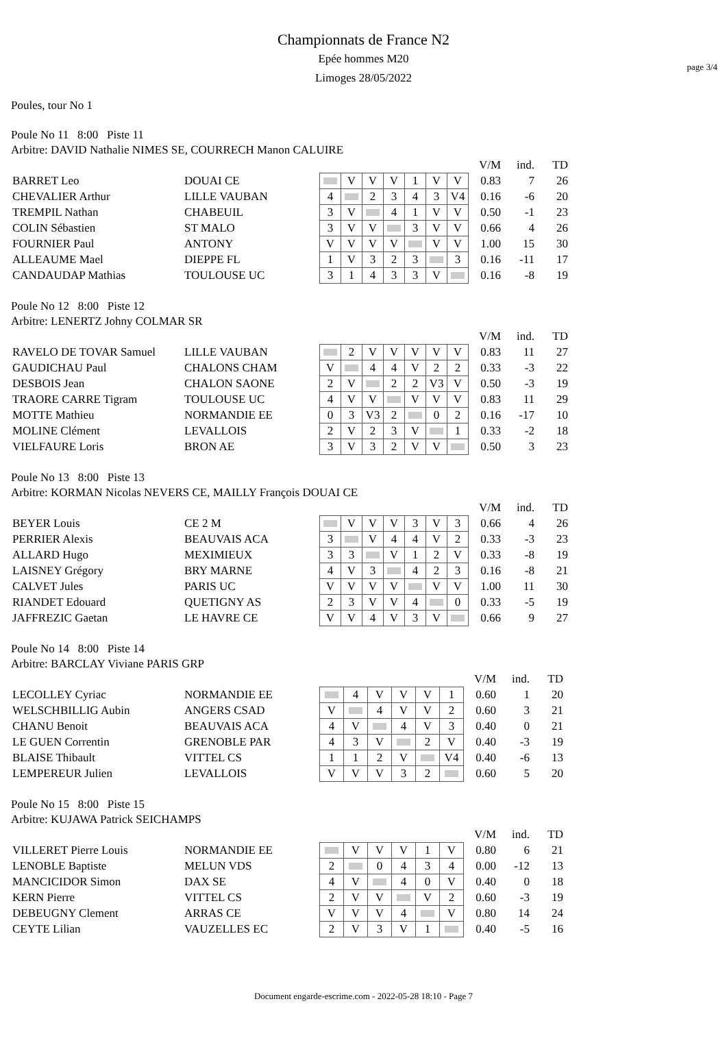page 3/4
Championnats de France N2
Epée hommes M20
Limoges 28/05/2022
Poules, tour No 1
Poule No 11 8:00 Piste 11
Arbitre: DAVID Nathalie NIMES SE, COURRECH Manon CALUIRE
| | | | | | | | | | V/M | ind. | TD |
| BARRET Leo | DOUAI CE | | V | V | V | 1 | V | V | 0.83 | 7 | 26 |
| CHEVALIER Arthur | LILLE VAUBAN | 4 | | 2 | 3 | 4 | 3 | V4 | 0.16 | -6 | 20 |
| TREMPIL Nathan | CHABEUIL | 3 | V | | 4 | 1 | V | V | 0.50 | -1 | 23 |
| COLIN Sébastien | ST MALO | 3 | V | V | | 3 | V | V | 0.66 | 4 | 26 |
| FOURNIER Paul | ANTONY | V | V | V | V | | V | V | 1.00 | 15 | 30 |
| ALLEAUME Mael | DIEPPE FL | 1 | V | 3 | 2 | 3 | | 3 | 0.16 | -11 | 17 |
| CANDAUDAP Mathias | TOULOUSE UC | 3 | 1 | 4 | 3 | 3 | V | | 0.16 | -8 | 19 |
Poule No 12 8:00 Piste 12
Arbitre: LENERTZ Johny COLMAR SR
| | | | | | | | | | V/M | ind. | TD |
| RAVELO DE TOVAR Samuel | LILLE VAUBAN | | 2 | V | V | V | V | V | 0.83 | 11 | 27 |
| GAUDICHAU Paul | CHALONS CHAM | V | | 4 | 4 | V | 2 | 2 | 0.33 | -3 | 22 |
| DESBOIS Jean | CHALON SAONE | 2 | V | | 2 | 2 | V3 | V | 0.50 | -3 | 19 |
| TRAORE CARRE Tigram | TOULOUSE UC | 4 | V | V | | V | V | V | 0.83 | 11 | 29 |
| MOTTE Mathieu | NORMANDIE EE | 0 | 3 | V3 | 2 | | 0 | 2 | 0.16 | -17 | 10 |
| MOLINE Clément | LEVALLOIS | 2 | V | 2 | 3 | V | | 1 | 0.33 | -2 | 18 |
| VIELFAURE Loris | BRON AE | 3 | V | 3 | 2 | V | V | | 0.50 | 3 | 23 |
Poule No 13 8:00 Piste 13
Arbitre: KORMAN Nicolas NEVERS CE, MAILLY François DOUAI CE
| | | | | | | | | | V/M | ind. | TD |
| BEYER Louis | CE 2 M | | V | V | V | 3 | V | 3 | 0.66 | 4 | 26 |
| PERRIER Alexis | BEAUVAIS ACA | 3 | | V | 4 | 4 | V | 2 | 0.33 | -3 | 23 |
| ALLARD Hugo | MEXIMIEUX | 3 | 3 | | V | 1 | 2 | V | 0.33 | -8 | 19 |
| LAISNEY Grégory | BRY MARNE | 4 | V | 3 | | 4 | 2 | 3 | 0.16 | -8 | 21 |
| CALVET Jules | PARIS UC | V | V | V | V | | V | V | 1.00 | 11 | 30 |
| RIANDET Edouard | QUETIGNY AS | 2 | 3 | V | V | 4 | | 0 | 0.33 | -5 | 19 |
| JAFFREZIC Gaetan | LE HAVRE CE | V | V | 4 | V | 3 | V | | 0.66 | 9 | 27 |
Poule No 14 8:00 Piste 14
Arbitre: BARCLAY Viviane PARIS GRP
| | | | | | | | | V/M | ind. | TD |
| LECOLLEY Cyriac | NORMANDIE EE | | 4 | V | V | V | 1 | 0.60 | 1 | 20 |
| WELSCHBILLIG Aubin | ANGERS CSAD | V | | 4 | V | V | 2 | 0.60 | 3 | 21 |
| CHANU Benoit | BEAUVAIS ACA | 4 | V | | 4 | V | 3 | 0.40 | 0 | 21 |
| LE GUEN Correntin | GRENOBLE PAR | 4 | 3 | V | | 2 | V | 0.40 | -3 | 19 |
| BLAISE Thibault | VITTEL CS | 1 | 1 | 2 | V | | V4 | 0.40 | -6 | 13 |
| LEMPEREUR Julien | LEVALLOIS | V | V | V | 3 | 2 | | 0.60 | 5 | 20 |
Poule No 15 8:00 Piste 15
Arbitre: KUJAWA Patrick SEICHAMPS
| | | | | | | | | V/M | ind. | TD |
| VILLERET Pierre Louis | NORMANDIE EE | | V | V | V | 1 | V | 0.80 | 6 | 21 |
| LENOBLE Baptiste | MELUN VDS | 2 | | 0 | 4 | 3 | 4 | 0.00 | -12 | 13 |
| MANCICIDOR Simon | DAX SE | 4 | V | | 4 | 0 | V | 0.40 | 0 | 18 |
| KERN Pierre | VITTEL CS | 2 | V | V | | V | 2 | 0.60 | -3 | 19 |
| DEBEUGNY Clement | ARRAS CE | V | V | V | 4 | | V | 0.80 | 14 | 24 |
| CEYTE Lilian | VAUZELLES EC | 2 | V | 3 | V | 1 | | 0.40 | -5 | 16 |
Document engarde-escrime.com - 2022-05-28 18:10 - Page 7